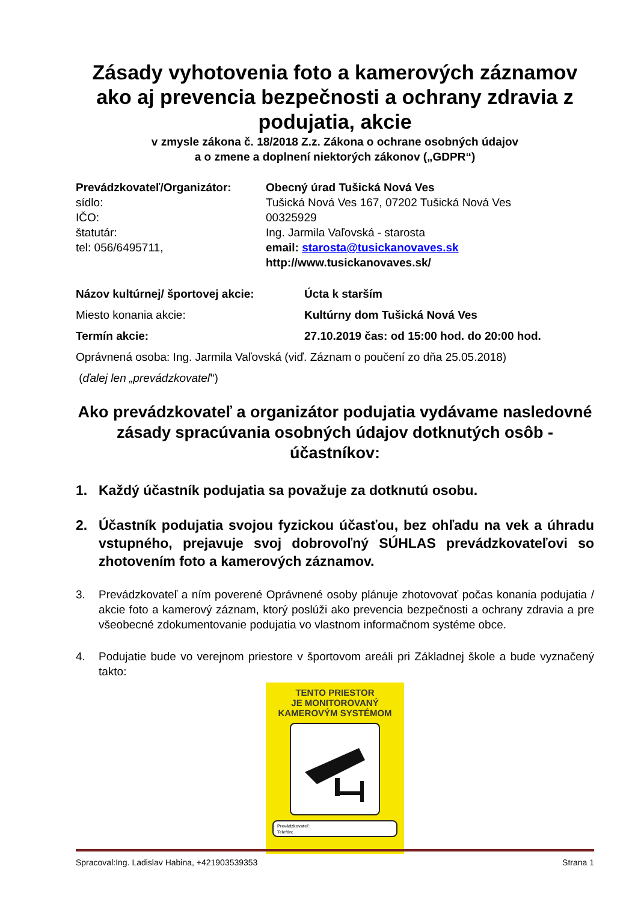Zásady vyhotovenia foto a kamerových záznamov ako aj prevencia bezpečnosti a ochrany zdravia z podujatia, akcie
v zmysle zákona č. 18/2018 Z.z. Zákona o ochrane osobných údajov
a o zmene a doplnení niektorých zákonov („GDPR“)
Prevádzkovateľ/Organizátor: Obecný úrad Tušická Nová Ves
sídlo: Tušická Nová Ves 167, 07202 Tušická Nová Ves
IČO: 00325929
štatutár: Ing. Jarmila Vaľovská - starosta
tel: 056/6495711, email: starosta@tusickanovaves.sk
http://www.tusickanovaves.sk/
Názov kultúrnej/ športovej akcie: Úcta k starším
Miesto konania akcie: Kultúrny dom Tušická Nová Ves
Termín akcie: 27.10.2019 čas: od 15:00 hod. do 20:00 hod.
Oprávnená osoba: Ing. Jarmila Vaľovská (viď. Záznam o poučení zo dňa 25.05.2018)
(ďalej len „prevádzkovateľ “)
Ako prevádzkovateľ a organizátor podujatia vydávame nasledovné zásady spracúvania osobných údajov dotknutých osôb - účastníkov:
1. Každý účastník podujatia sa považuje za dotknutú osobu.
2. Účastník podujatia svojou fyzickou účasťou, bez ohľadu na vek a úhradu vstupného, prejavuje svoj dobrovoľný SÚHLAS prevádzkovateľovi so zhotovením foto a kamerových záznamov.
3. Prevádzkovateľ a ním poverené Oprávnené osoby plánuje zhotovovať počas konania podujatia / akcie foto a kamerový záznam, ktorý poslúži ako prevencia bezpečnosti a ochrany zdravia a pre všeobecné zdokumentovanie podujatia vo vlastnom informačnom systéme obce.
4. Podujatie bude vo verejnom priestore v športovom areáli pri Základnej škole a bude vyznačený takto:
TENTO PRIESTOR
JE MONITOROVANÝ
KAMEROVÝM SYSTÉMOM
Prevádzkovateľ:
Telefón:
Spracoval:Ing. Ladislav Habina, +421903539353 Strana 1